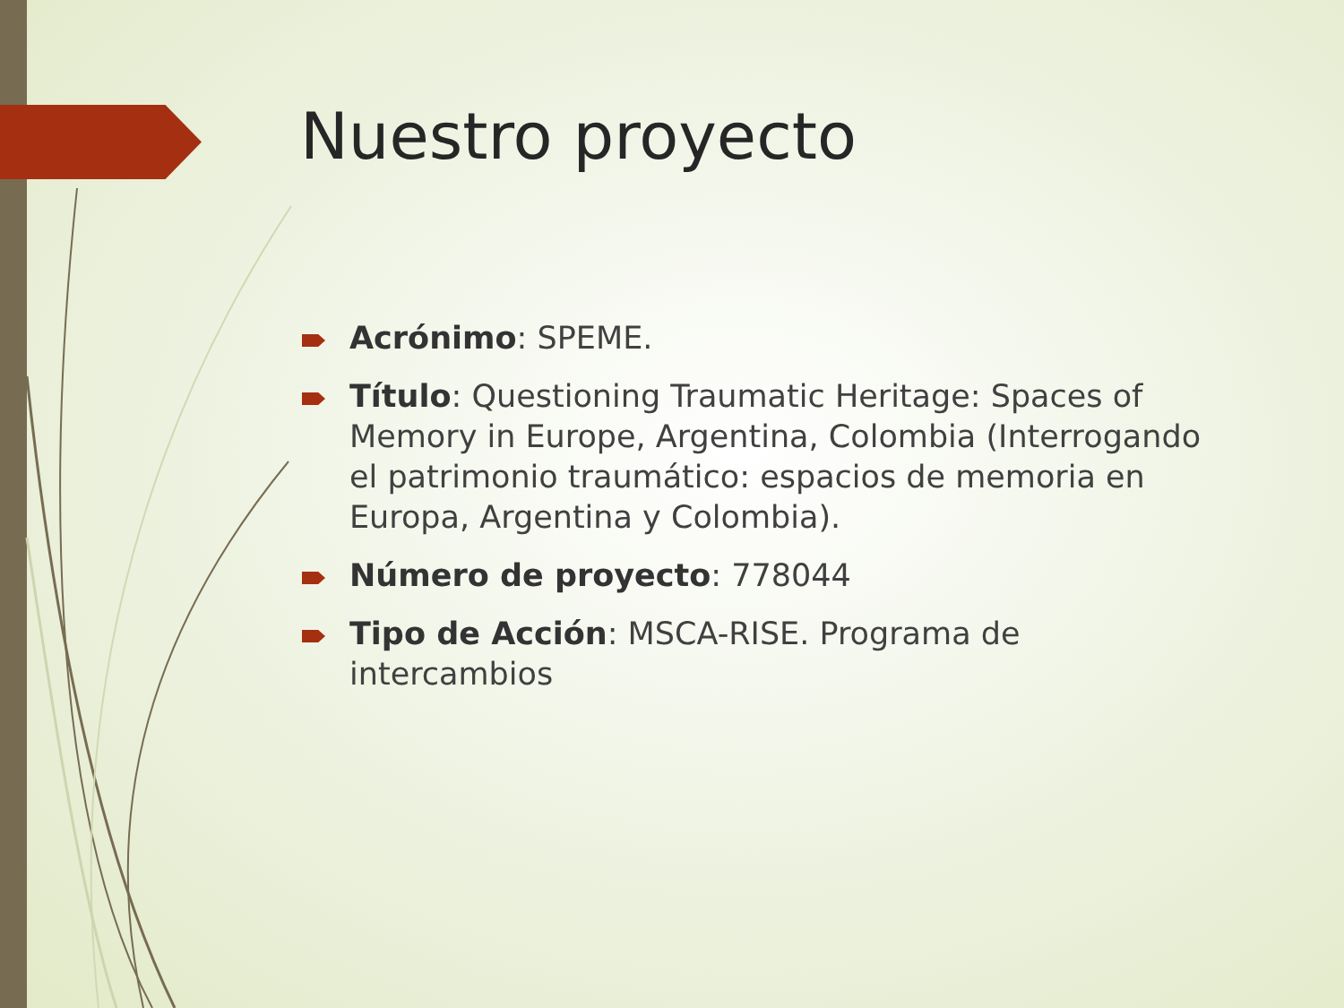Nuestro proyecto
Acrónimo: SPEME.
Título: Questioning Traumatic Heritage: Spaces of Memory in Europe, Argentina, Colombia (Interrogando el patrimonio traumático: espacios de memoria en Europa, Argentina y Colombia).
Número de proyecto: 778044
Tipo de Acción: MSCA-RISE. Programa de intercambios